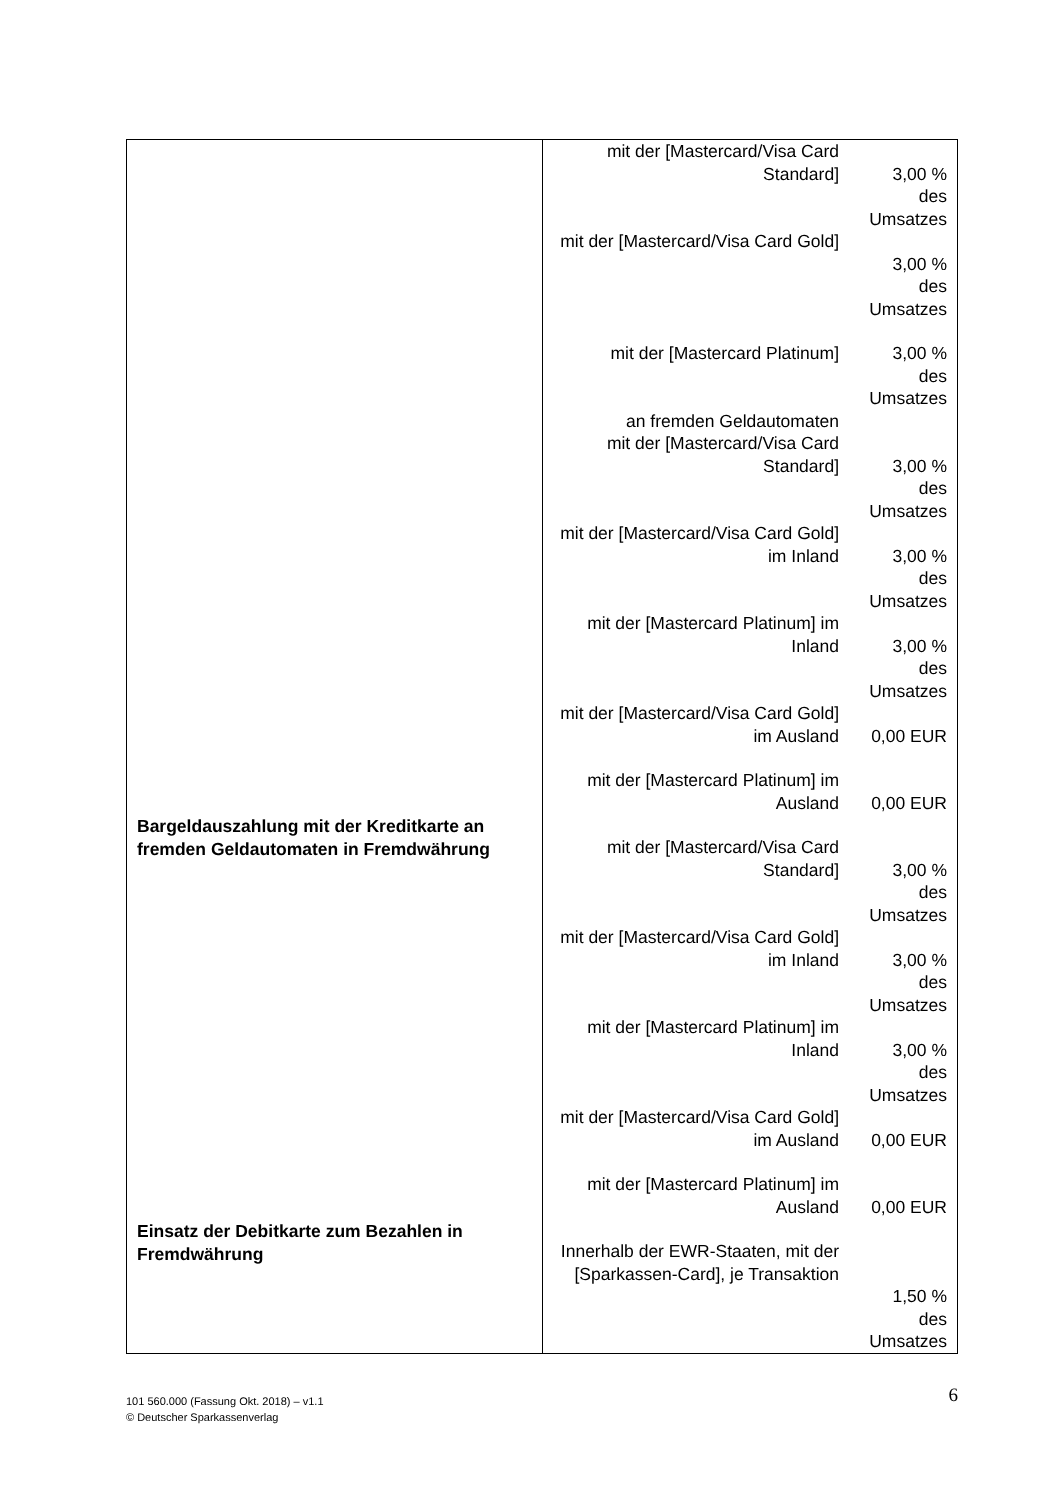| Bargeldauszahlung mit der Kreditkarte an fremden Geldautomaten in Fremdwährung Einsatz der Debitkarte zum Bezahlen in Fremdwährung | mit der [Mastercard/Visa Card Standard] 3,00 % des Umsatzes mit der [Mastercard/Visa Card Gold] 3,00 % des Umsatzes mit der [Mastercard Platinum] 3,00 % des Umsatzes an fremden Geldautomaten mit der [Mastercard/Visa Card Standard] 3,00 % des Umsatzes mit der [Mastercard/Visa Card Gold] im Inland 3,00 % des Umsatzes mit der [Mastercard Platinum] im Inland 3,00 % des Umsatzes mit der [Mastercard/Visa Card Gold] im Ausland 0,00 EUR mit der [Mastercard Platinum] im Ausland 0,00 EUR mit der [Mastercard/Visa Card Standard] 3,00 % des Umsatzes mit der [Mastercard/Visa Card Gold] im Inland 3,00 % des Umsatzes mit der [Mastercard Platinum] im Inland 3,00 % des Umsatzes mit der [Mastercard/Visa Card Gold] im Ausland 0,00 EUR mit der [Mastercard Platinum] im Ausland 0,00 EUR Innerhalb der EWR-Staaten, mit der [Sparkassen-Card], je Transaktion 1,50 % des Umsatzes |
101 560.000 (Fassung Okt. 2018) – v1.1
© Deutscher Sparkassenverlag
6